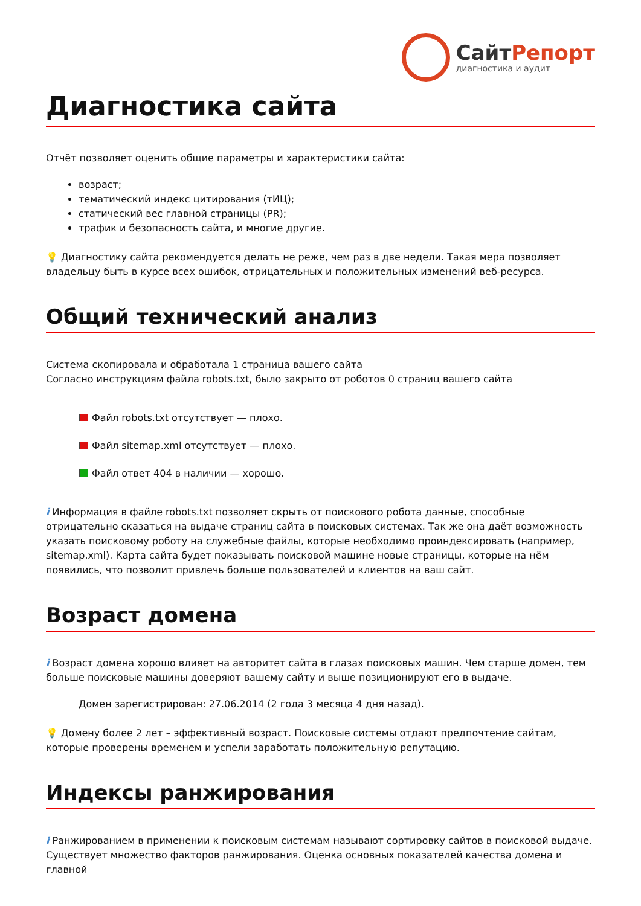СайтРепорт
диагностика и аудит
Диагностика сайта
Отчёт позволяет оценить общие параметры и характеристики сайта:
возраст;
тематический индекс цитирования (тИЦ);
статический вес главной страницы (PR);
трафик и безопасность сайта, и многие другие.
💡 Диагностику сайта рекомендуется делать не реже, чем раз в две недели. Такая мера позволяет владельцу быть в курсе всех ошибок, отрицательных и положительных изменений веб-ресурса.
Общий технический анализ
Система скопировала и обработала 1 страница вашего сайта
Согласно инструкциям файла robots.txt, было закрыто от роботов 0 страниц вашего сайта
Файл robots.txt отсутствует — плохо.
Файл sitemap.xml отсутствует — плохо.
Файл ответ 404 в наличии — хорошо.
i Информация в файле robots.txt позволяет скрыть от поискового робота данные, способные отрицательно сказаться на выдаче страниц сайта в поисковых системах. Так же она даёт возможность указать поисковому роботу на служебные файлы, которые необходимо проиндексировать (например, sitemap.xml). Карта сайта будет показывать поисковой машине новые страницы, которые на нём появились, что позволит привлечь больше пользователей и клиентов на ваш сайт.
Возраст домена
i Возраст домена хорошо влияет на авторитет сайта в глазах поисковых машин. Чем старше домен, тем больше поисковые машины доверяют вашему сайту и выше позиционируют его в выдаче.
Домен зарегистрирован: 27.06.2014 (2 года 3 месяца 4 дня назад).
💡 Домену более 2 лет – эффективный возраст. Поисковые системы отдают предпочтение сайтам, которые проверены временем и успели заработать положительную репутацию.
Индексы ранжирования
i Ранжированием в применении к поисковым системам называют сортировку сайтов в поисковой выдаче. Существует множество факторов ранжирования. Оценка основных показателей качества домена и главной